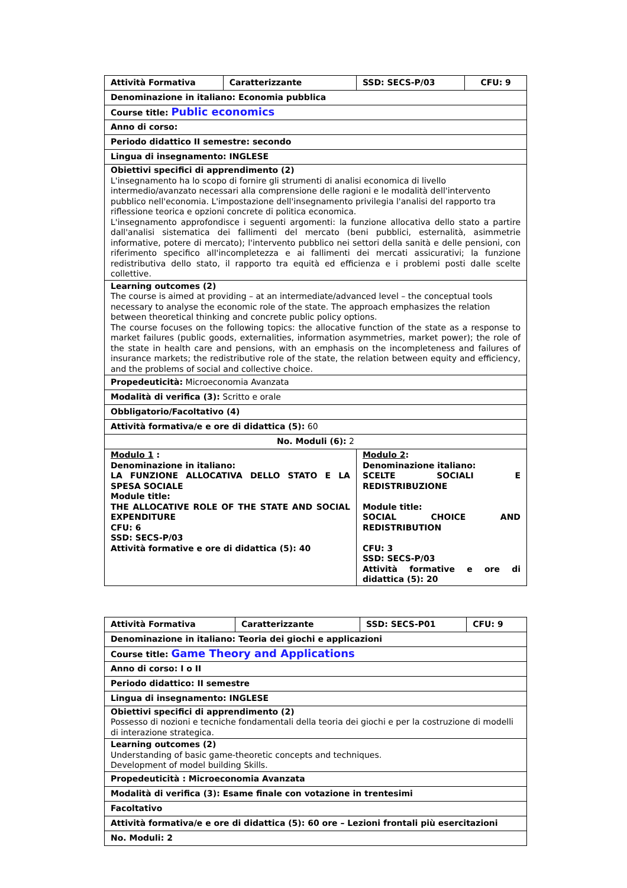| Attività Formativa | Caratterizzante | SSD: SECS-P/03 | CFU: 9 |
| Denominazione in italiano: Economia pubblica | | | |
| Course title: Public economics | | | |
| Anno di corso: | | | |
| Periodo didattico II semestre: secondo | | | |
| Lingua di insegnamento: INGLESE | | | |
| Obiettivi specifici di apprendimento (2) L'insegnamento ha lo scopo di fornire gli strumenti di analisi economica di livello intermedio/avanzato necessari alla comprensione delle ragioni e le modalità dell'intervento pubblico nell'economia. L'impostazione dell'insegnamento privilegia l'analisi del rapporto tra riflessione teorica e opzioni concrete di politica economica. L'insegnamento approfondisce i seguenti argomenti: la funzione allocativa dello stato a partire dall'analisi sistematica dei fallimenti del mercato (beni pubblici, esternalità, asimmetrie informative, potere di mercato); l'intervento pubblico nei settori della sanità e delle pensioni, con riferimento specifico all'incompletezza e ai fallimenti dei mercati assicurativi; la funzione redistributiva dello stato, il rapporto tra equità ed efficienza e i problemi posti dalle scelte collettive. | | | |
| Learning outcomes (2) The course is aimed at providing – at an intermediate/advanced level – the conceptual tools necessary to analyse the economic role of the state. The approach emphasizes the relation between theoretical thinking and concrete public policy options. The course focuses on the following topics: the allocative function of the state as a response to market failures (public goods, externalities, information asymmetries, market power); the role of the state in health care and pensions, with an emphasis on the incompleteness and failures of insurance markets; the redistributive role of the state, the relation between equity and efficiency, and the problems of social and collective choice. | | | |
| Propedeuticità: Microeconomia Avanzata | | | |
| Modalità di verifica (3): Scritto e orale | | | |
| Obbligatorio/Facoltativo (4) | | | |
| Attività formativa/e e ore di didattica (5): 60 | | | |
| No. Moduli (6): 2 | | | |
| Modulo 1 : Denominazione in italiano: LA FUNZIONE ALLOCATIVA DELLO STATO E LA SPESA SOCIALE Module title: THE ALLOCATIVE ROLE OF THE STATE AND SOCIAL EXPENDITURE CFU: 6 SSD: SECS-P/03 Attività formative e ore di didattica (5): 40 | | Modulo 2 : Denominazione italiano: SCELTE SOCIALI E REDISTRIBUZIONE Module title: SOCIAL CHOICE AND REDISTRIBUTION CFU: 3 SSD: SECS-P/03 Attività formative e ore di didattica (5): 20 | |
| Attività Formativa | Caratterizzante | SSD: SECS-P01 | CFU: 9 |
| Denominazione in italiano: Teoria dei giochi e applicazioni | | | |
| Course title: Game Theory and Applications | | | |
| Anno di corso: I o II | | | |
| Periodo didattico: II semestre | | | |
| Lingua di insegnamento: INGLESE | | | |
| Obiettivi specifici di apprendimento (2) Possesso di nozioni e tecniche fondamentali della teoria dei giochi e per la costruzione di modelli di interazione strategica. | | | |
| Learning outcomes (2) Understanding of basic game-theoretic concepts and techniques. Development of model building Skills. | | | |
| Propedeuticità : Microeconomia Avanzata | | | |
| Modalità di verifica (3): Esame finale con votazione in trentesimi | | | |
| Facoltativo | | | |
| Attività formativa/e e ore di didattica (5): 60 ore – Lezioni frontali più esercitazioni | | | |
| No. Moduli: 2 | | | |